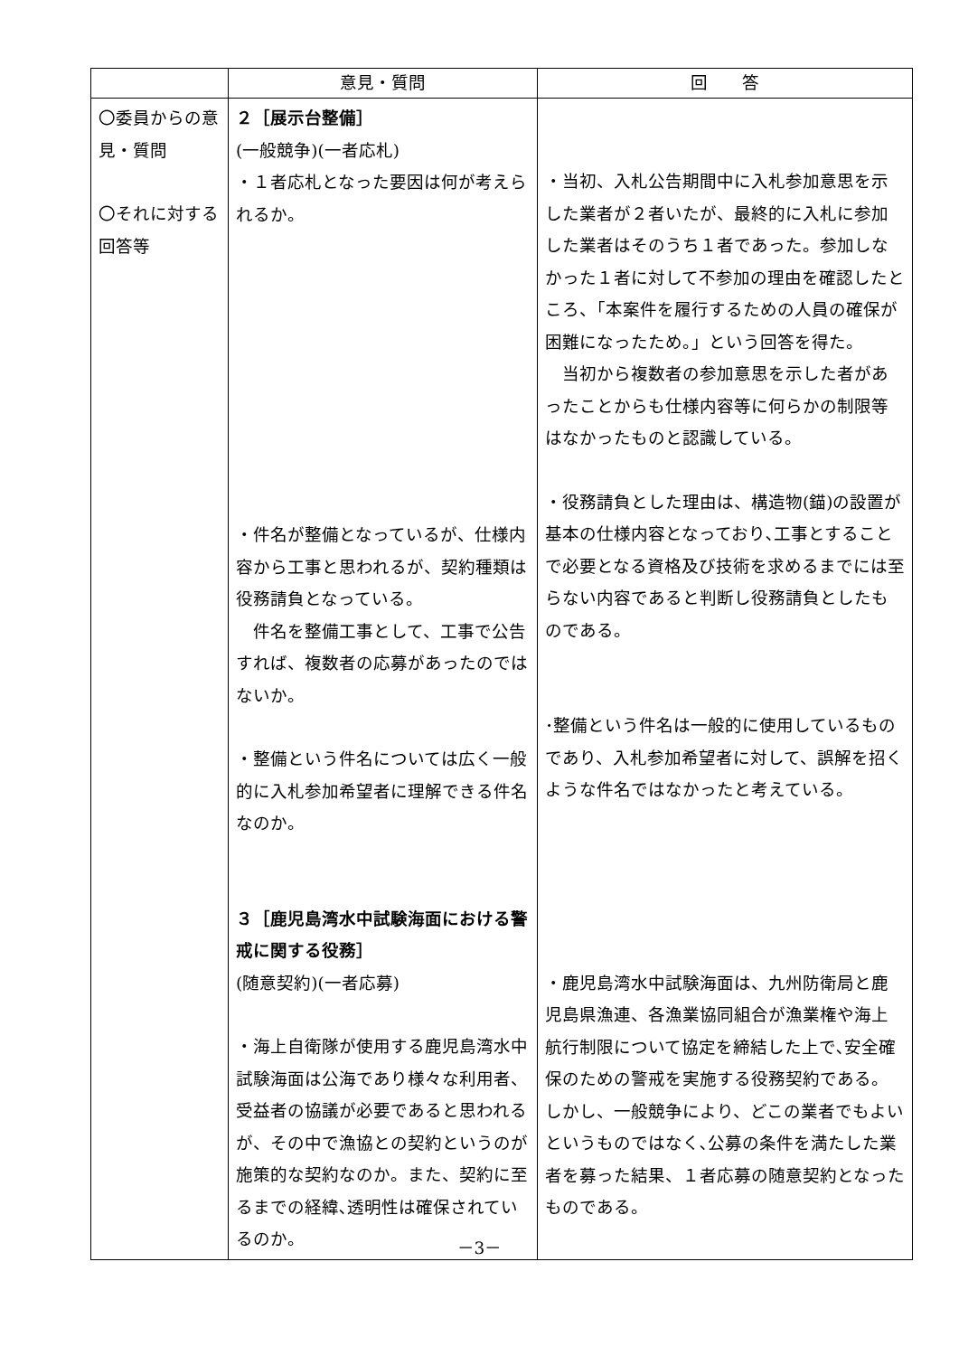| | 意見・質問 | 回 答 |
| --- | --- | --- |
| 〇委員からの意見・質問 〇それに対する回答等 | ２［展示台整備］ (一般競争)(一者応札) ・１者応札となった要因は何が考えられるか。 ・件名が整備となっているが、仕様内容から工事と思われるが、契約種類は役務請負となっている。 件名を整備工事として、工事で公告すれば、複数者の応募があったのではないか。 ・整備という件名については広く一般的に入札参加希望者に理解できる件名なのか。 ３［鹿児島湾水中試験海面における警戒に関する役務］ (随意契約)(一者応募) ・海上自衛隊が使用する鹿児島湾水中試験海面は公海であり様々な利用者、受益者の協議が必要であると思われるが、その中で漁協との契約というのが施策的な契約なのか。また、契約に至るまでの経緯､透明性は確保されているのか。 | ・当初、入札公告期間中に入札参加意思を示した業者が２者いたが、最終的に入札に参加した業者はそのうち１者であった。参加しなかった１者に対して不参加の理由を確認したところ、「本案件を履行するための人員の確保が困難になったため。」という回答を得た。 当初から複数者の参加意思を示した者があったことからも仕様内容等に何らかの制限等はなかったものと認識している。 ・役務請負とした理由は、構造物(錨)の設置が基本の仕様内容となっており､工事とすることで必要となる資格及び技術を求めるまでには至らない内容であると判断し役務請負としたものである。 ･整備という件名は一般的に使用しているものであり、入札参加希望者に対して、誤解を招くような件名ではなかったと考えている。 ・鹿児島湾水中試験海面は、九州防衛局と鹿児島県漁連、各漁業協同組合が漁業権や海上航行制限について協定を締結した上で､安全確保のための警戒を実施する役務契約である。しかし、一般競争により、どこの業者でもよいというものではなく､公募の条件を満たした業者を募った結果、１者応募の随意契約となったものである。 |
－3－